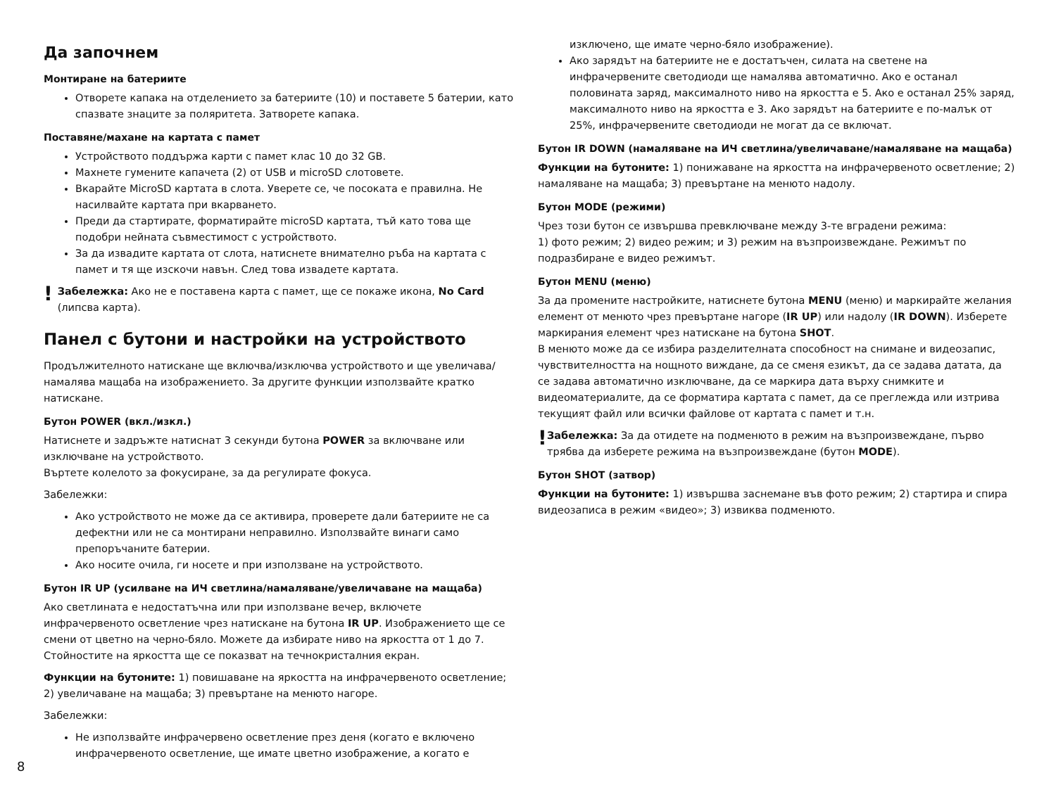Да започнем
Монтиране на батериите
Отворете капака на отделението за батериите (10) и поставете 5 батерии, като спазвате знаците за поляритета. Затворете капака.
Поставяне/махане на картата с памет
Устройството поддържа карти с памет клас 10 до 32 GB.
Махнете гумените капачета (2) от USB и microSD слотовете.
Вкарайте MicroSD картата в слота. Уверете се, че посоката е правилна. Не насилвайте картата при вкарването.
Преди да стартирате, форматирайте microSD картата, тъй като това ще подобри нейната съвместимост с устройството.
За да извадите картата от слота, натиснете внимателно ръба на картата с памет и тя ще изскочи навън. След това извадете картата.
!
Забележка: Ако не е поставена карта с памет, ще се покаже икона, No Card (липсва карта).
Панел с бутони и настройки на устройството
Продължителното натискане ще включва/изключва устройството и ще увеличава/намалява мащаба на изображението. За другите функции използвайте кратко натискане.
Бутон POWER (вкл./изкл.)
Натиснете и задръжте натиснат 3 секунди бутона POWER за включване или изключване на устройството.
Въртете колелото за фокусиране, за да регулирате фокуса.
Забележки:
Ако устройството не може да се активира, проверете дали батериите не са дефектни или не са монтирани неправилно. Използвайте винаги само препоръчаните батерии.
Ако носите очила, ги носете и при използване на устройството.
Бутон IR UP (усилване на ИЧ светлина/намаляване/увеличаване на мащаба)
Ако светлината е недостатъчна или при използване вечер, включете инфрачервеното осветление чрез натискане на бутона IR UP. Изображението ще се смени от цветно на черно-бяло. Можете да избирате ниво на яркостта от 1 до 7. Стойностите на яркостта ще се показват на течнокристалния екран.
Функции на бутоните: 1) повишаване на яркостта на инфрачервеното осветление; 2) увеличаване на мащаба; 3) превъртане на менюто нагоре.
Забележки:
Не използвайте инфрачервено осветление през деня (когато е включено инфрачервеното осветление, ще имате цветно изображение, а когато е
изключено, ще имате черно-бяло изображение).
Ако зарядът на батериите не е достатъчен, силата на светене на инфрачервените светодиоди ще намалява автоматично. Ако е останал половината заряд, максималното ниво на яркостта е 5. Ако е останал 25% заряд, максималното ниво на яркостта е 3. Ако зарядът на батериите е по-малък от 25%, инфрачервените светодиоди не могат да се включат.
Бутон IR DOWN (намаляване на ИЧ светлина/увеличаване/намаляване на мащаба)
Функции на бутоните: 1) понижаване на яркостта на инфрачервеното осветление; 2) намаляване на мащаба; 3) превъртане на менюто надолу.
Бутон MODE (режими)
Чрез този бутон се извършва превключване между 3-те вградени режима:
1) фото режим; 2) видео режим; и 3) режим на възпроизвеждане. Режимът по подразбиране е видео режимът.
Бутон MENU (меню)
За да промените настройките, натиснете бутона MENU (меню) и маркирайте желания елемент от менюто чрез превъртане нагоре (IR UP) или надолу (IR DOWN). Изберете маркирания елемент чрез натискане на бутона SHOT.
В менюто може да се избира разделителната способност на снимане и видеозапис, чувствителността на нощното виждане, да се сменя езикът, да се задава датата, да се задава автоматично изключване, да се маркира дата върху снимките и видеоматериалите, да се форматира картата с памет, да се преглежда или изтрива текущият файл или всички файлове от картата с памет и т.н.
!
Забележка: За да отидете на подменюто в режим на възпроизвеждане, първо трябва да изберете режима на възпроизвеждане (бутон MODE).
Бутон SHOT (затвор)
Функции на бутоните: 1) извършва заснемане във фото режим; 2) стартира и спира видеозаписа в режим «видео»; 3) извиква подменюто.
8